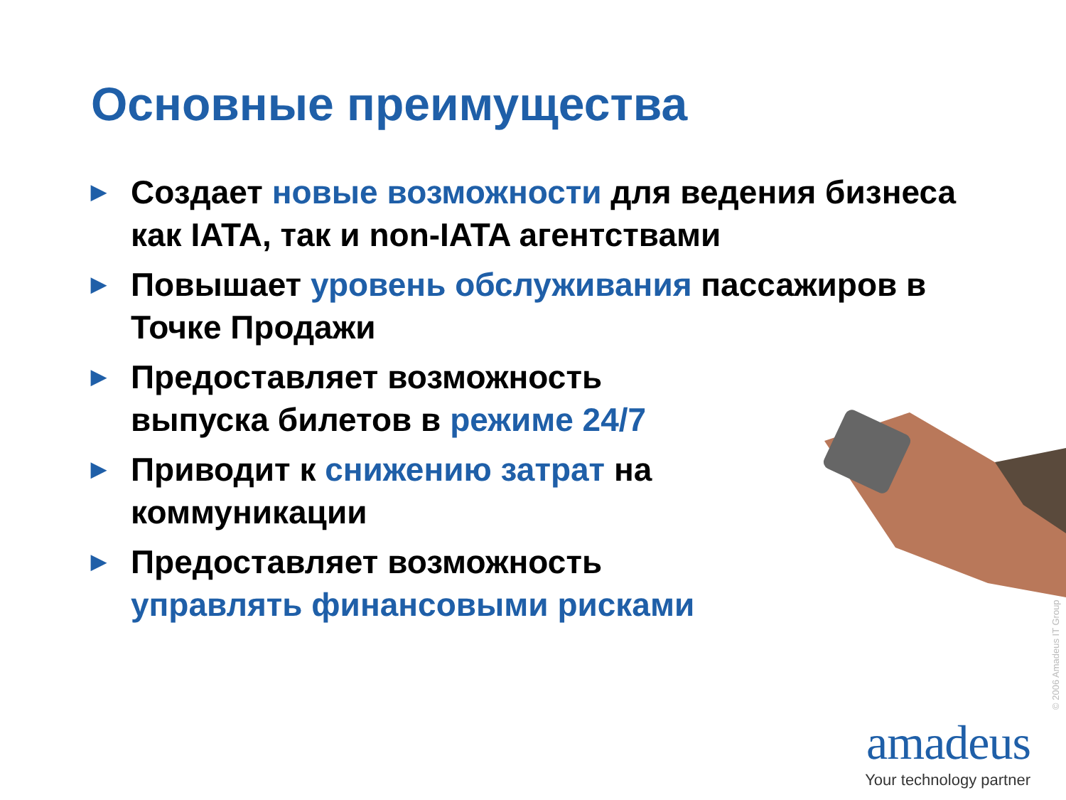Основные преимущества
▶ Создает новые возможности для ведения бизнеса как IATA, так и non-IATA агентствами
▶ Повышает уровень обслуживания пассажиров в Точке Продажи
▶ Предоставляет возможность
выпуска билетов в режиме 24/7
▶ Приводит к снижению затрат на
коммуникации
▶ Предоставляет возможность
управлять финансовыми рисками
© 2006 Amadeus IT Group
amadeus
Your technology partner